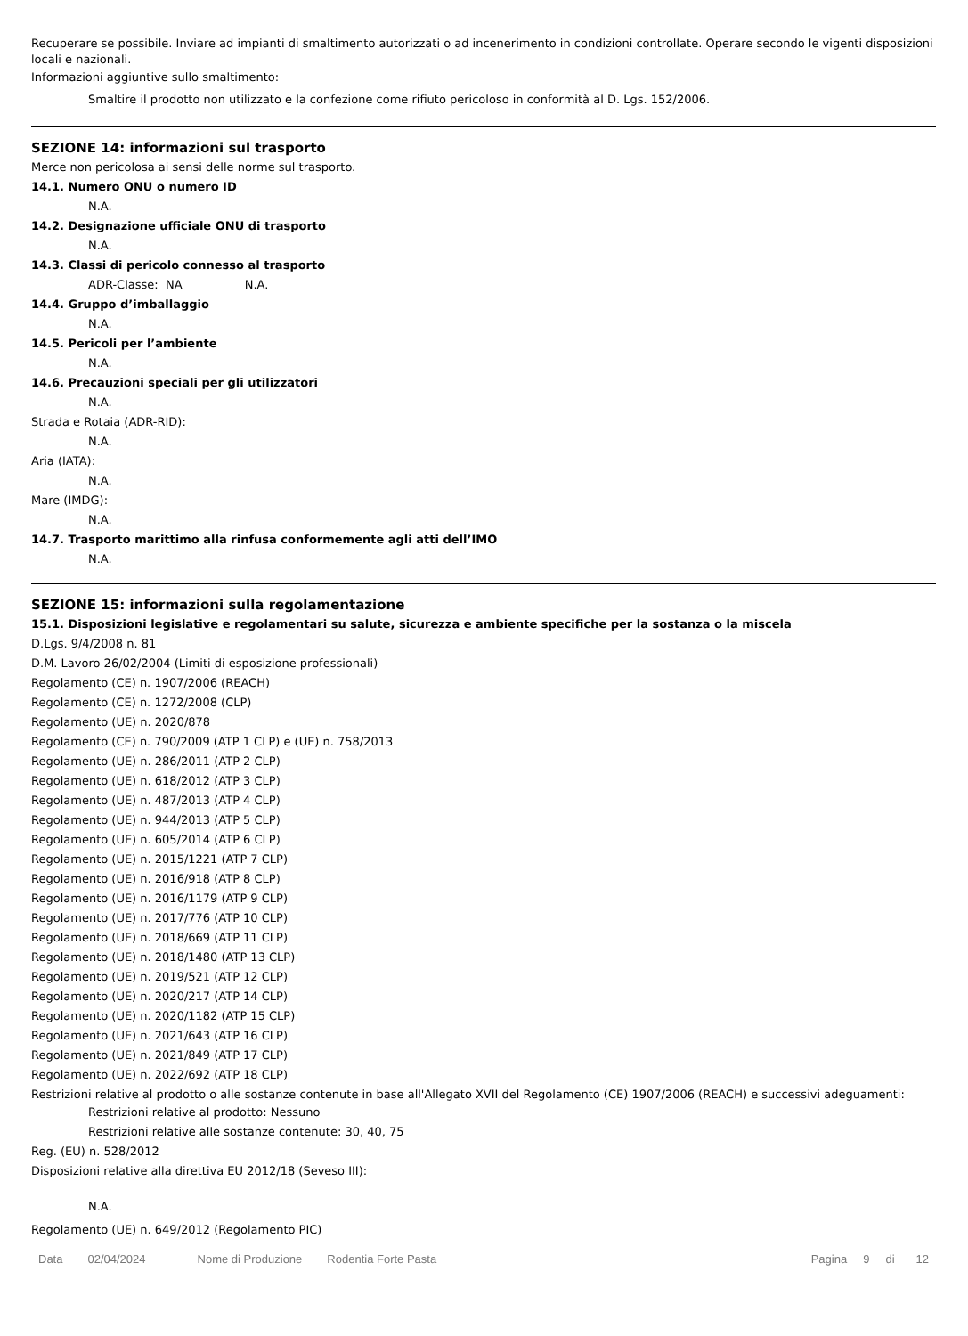Recuperare se possibile. Inviare ad impianti di smaltimento autorizzati o ad incenerimento in condizioni controllate. Operare secondo le vigenti disposizioni locali e nazionali.
Informazioni aggiuntive sullo smaltimento:
Smaltire il prodotto non utilizzato e la confezione come rifiuto pericoloso in conformità al D. Lgs. 152/2006.
SEZIONE 14: informazioni sul trasporto
Merce non pericolosa ai sensi delle norme sul trasporto.
14.1. Numero ONU o numero ID
N.A.
14.2. Designazione ufficiale ONU di trasporto
N.A.
14.3. Classi di pericolo connesso al trasporto
ADR-Classe: NA N.A.
14.4. Gruppo d’imballaggio
N.A.
14.5. Pericoli per l’ambiente
N.A.
14.6. Precauzioni speciali per gli utilizzatori
N.A.
Strada e Rotaia (ADR-RID):
N.A.
Aria (IATA):
N.A.
Mare (IMDG):
N.A.
14.7. Trasporto marittimo alla rinfusa conformemente agli atti dell’IMO
N.A.
SEZIONE 15: informazioni sulla regolamentazione
15.1. Disposizioni legislative e regolamentari su salute, sicurezza e ambiente specifiche per la sostanza o la miscela
D.Lgs. 9/4/2008 n. 81
D.M. Lavoro 26/02/2004 (Limiti di esposizione professionali)
Regolamento (CE) n. 1907/2006 (REACH)
Regolamento (CE) n. 1272/2008 (CLP)
Regolamento (UE) n. 2020/878
Regolamento (CE) n. 790/2009 (ATP 1 CLP) e (UE) n. 758/2013
Regolamento (UE) n. 286/2011 (ATP 2 CLP)
Regolamento (UE) n. 618/2012 (ATP 3 CLP)
Regolamento (UE) n. 487/2013 (ATP 4 CLP)
Regolamento (UE) n. 944/2013 (ATP 5 CLP)
Regolamento (UE) n. 605/2014 (ATP 6 CLP)
Regolamento (UE) n. 2015/1221 (ATP 7 CLP)
Regolamento (UE) n. 2016/918 (ATP 8 CLP)
Regolamento (UE) n. 2016/1179 (ATP 9 CLP)
Regolamento (UE) n. 2017/776 (ATP 10 CLP)
Regolamento (UE) n. 2018/669 (ATP 11 CLP)
Regolamento (UE) n. 2018/1480 (ATP 13 CLP)
Regolamento (UE) n. 2019/521 (ATP 12 CLP)
Regolamento (UE) n. 2020/217 (ATP 14 CLP)
Regolamento (UE) n. 2020/1182 (ATP 15 CLP)
Regolamento (UE) n. 2021/643 (ATP 16 CLP)
Regolamento (UE) n. 2021/849 (ATP 17 CLP)
Regolamento (UE) n. 2022/692 (ATP 18 CLP)
Restrizioni relative al prodotto o alle sostanze contenute in base all'Allegato XVII del Regolamento (CE) 1907/2006 (REACH) e successivi adeguamenti:
Restrizioni relative al prodotto: Nessuno
Restrizioni relative alle sostanze contenute: 30, 40, 75
Reg. (EU) n. 528/2012
Disposizioni relative alla direttiva EU 2012/18 (Seveso III):
N.A.
Regolamento (UE) n. 649/2012 (Regolamento PIC)
Data 02/04/2024 Nome di Produzione Rodentia Forte Pasta Pagina 9 di 12